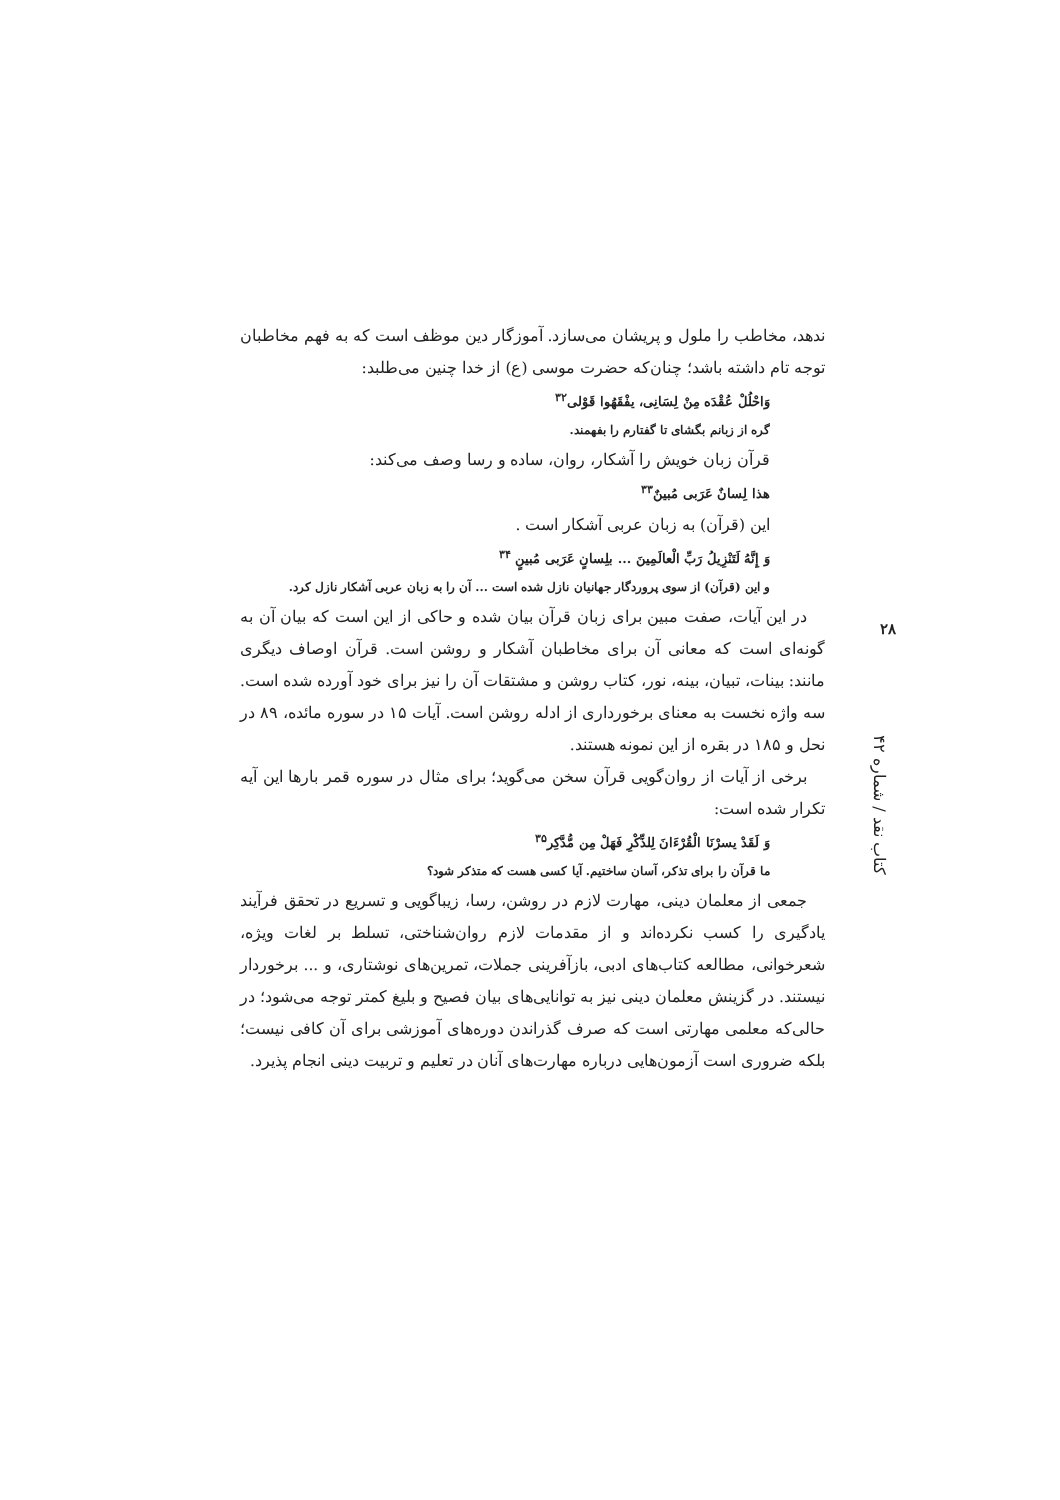ندهد، مخاطب را ملول و پریشان می‌سازد. آموزگار دین موظف است که به فهم مخاطبان توجه تام داشته باشد؛ چنان‌که حضرت موسی (ع) از خدا چنین می‌طلبد:
وَاحْلُلْ عُقْدَه مِنْ لِسَانِی، یفْقَهُوا قَوْلی<sup>۳۲</sup>
گره از زبانم بگشای تا گفتارم را بفهمند.
قرآن زبان خویش را آشکار، روان، ساده و رسا وصف می‌کند:
هذا لِسانٌ عَرَبی مُبینٌ<sup>۳۳</sup>
این (قرآن) به زبان عربی آشکار است .
وَ إِنَّهُ لَتَنْزِیلُ رَبِّ الْعالَمِینَ ... بلِسانٍ عَرَبی مُبینٍ <sup>۳۴</sup>
و این (قرآن) از سوی پروردگار جهانیان نازل شده است ... آن را به زبان عربی آشکار نازل کرد.
در این آیات، صفت مبین برای زبان قرآن بیان شده و حاکی از این است که بیان آن به گونه‌ای است که معانی آن برای مخاطبان آشکار و روشن است. قرآن اوصاف دیگری مانند: بینات، تبیان، بینه، نور، کتاب روشن و مشتقات آن را نیز برای خود آورده شده است. سه واژه نخست به معنای برخورداری از ادله روشن است. آیات ۱۵ در سوره مائده، ۸۹ در نحل و ۱۸۵ در بقره از این نمونه هستند.
برخی از آیات از روان‌گویی قرآن سخن می‌گوید؛ برای مثال در سوره قمر بارها این آیه تکرار شده است:
وَ لَقَدْ یسرْنَا الْقُرْءَانَ لِلذِّکْرِ فَهَلْ مِن مُّدَّکِر<sup>۳۵</sup>
ما قرآن را برای تذکر، آسان ساختیم. آیا کسی هست که متذکر شود؟
جمعی از معلمان دینی، مهارت لازم در روشن، رسا، زیباگویی و تسریع در تحقق فرآیند یادگیری را کسب نکرده‌اند و از مقدمات لازم روان‌شناختی، تسلط بر لغات ویژه، شعرخوانی، مطالعه کتاب‌های ادبی، بازآفرینی جملات، تمرین‌های نوشتاری، و ... برخوردار نیستند. در گزینش معلمان دینی نیز به توانایی‌های بیان فصیح و بلیغ کمتر توجه می‌شود؛ در حالی‌که معلمی مهارتی است که صرف گذراندن دوره‌های آموزشی برای آن کافی نیست؛ بلکه ضروری است آزمون‌هایی درباره مهارت‌های آنان در تعلیم و تربیت دینی انجام پذیرد.
۲۸
کتاب نقد / شماره ۴۲